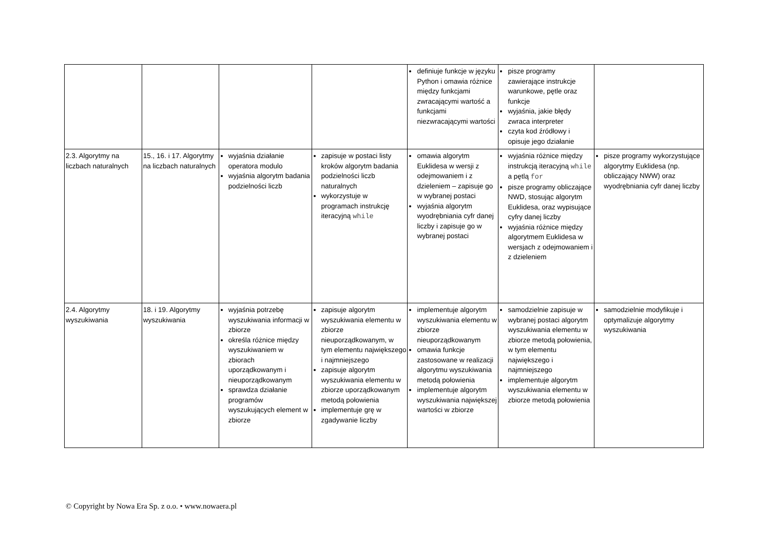| | | | | definiuje funkcje w języku Python i omawia różnice między funkcjami zwracającymi wartość a funkcjami niezwracającymi wartości | pisze programy zawierające instrukcje warunkowe, pętle oraz funkcje wyjaśnia, jakie błędy zwraca interpreter czyta kod źródłowy i opisuje jego działanie | |
| 2.3. Algorytmy na liczbach naturalnych | 15., 16. i 17. Algorytmy na liczbach naturalnych | wyjaśnia działanie operatora modulo wyjaśnia algorytm badania podzielności liczb | zapisuje w postaci listy kroków algorytm badania podzielności liczb naturalnych wykorzystuje w programach instrukcję iteracyjną while | omawia algorytm Euklidesa w wersji z odejmowaniem i z dzieleniem – zapisuje go w wybranej postaci wyjaśnia algorytm wyodrębniania cyfr danej liczby i zapisuje go w wybranej postaci | wyjaśnia różnice między instrukcją iteracyjną while a pętlą for pisze programy obliczające NWD, stosując algorytm Euklidesa, oraz wypisujące cyfry danej liczby wyjaśnia różnice między algorytmem Euklidesa w wersjach z odejmowaniem i z dzieleniem | pisze programy wykorzystujące algorytmy Euklidesa (np. obliczający NWW) oraz wyodrębniania cyfr danej liczby |
| 2.4. Algorytmy wyszukiwania | 18. i 19. Algorytmy wyszukiwania | wyjaśnia potrzebę wyszukiwania informacji w zbiorze określa różnice między wyszukiwaniem w zbiorach uporządkowanym i nieuporządkowanym sprawdza działanie programów wyszukujących element w zbiorze | zapisuje algorytm wyszukiwania elementu w zbiorze nieuporządkowanym, w tym elementu największego i najmniejszego zapisuje algorytm wyszukiwania elementu w zbiorze uporządkowanym metodą połowienia implementuje grę w zgadywanie liczby | implementuje algorytm wyszukiwania elementu w zbiorze nieuporządkowanym omawia funkcje zastosowane w realizacji algorytmu wyszukiwania metodą połowienia implementuje algorytm wyszukiwania największej wartości w zbiorze | samodzielnie zapisuje w wybranej postaci algorytm wyszukiwania elementu w zbiorze metodą połowienia, w tym elementu największego i najmniejszego implementuje algorytm wyszukiwania elementu w zbiorze metodą połowienia | samodzielnie modyfikuje i optymalizuje algorytmy wyszukiwania |
© Copyright by Nowa Era Sp. z o.o. • www.nowaera.pl